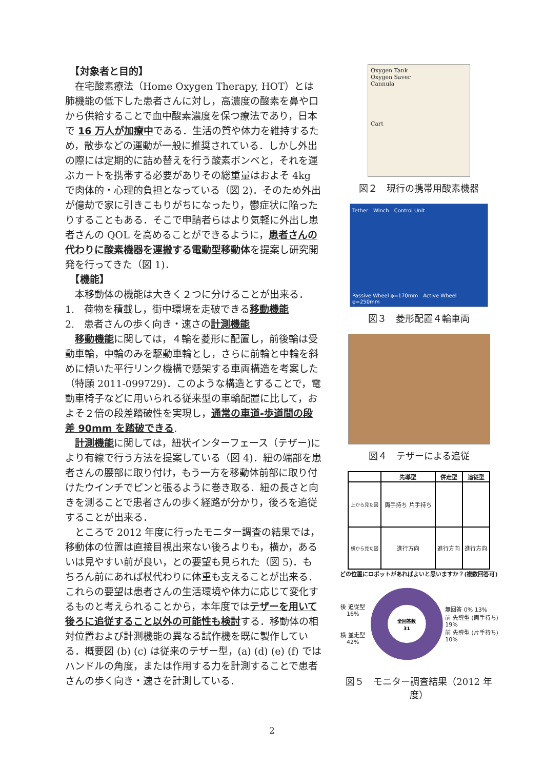【対象者と目的】
　在宅酸素療法（Home Oxygen Therapy, HOT）とは肺機能の低下した患者さんに対し，高濃度の酸素を鼻や口から供給することで血中酸素濃度を保つ療法であり，日本で 16 万人が加療中である．生活の質や体力を維持するため，散歩などの運動が一般に推奨されている．しかし外出の際には定期的に詰め替えを行う酸素ボンベと，それを運ぶカートを携帯する必要がありその総重量はおよそ 4kg で肉体的・心理的負担となっている（図 2)．そのため外出が億劫で家に引きこもりがちになったり，鬱症状に陥ったりすることもある．そこで申請者らはより気軽に外出し患者さんの QOL を高めることができるように，患者さんの代わりに酸素機器を運搬する電動型移動体を提案し研究開発を行ってきた（図 1)．
　【機能】
　本移動体の機能は大きく２つに分けることが出来る．
1.　荷物を積載し，街中環境を走破できる移動機能
2.　患者さんの歩く向き・速さの計測機能
　移動機能に関しては，４輪を菱形に配置し，前後輪は受動車輪，中輪のみを駆動車輪とし，さらに前輪と中輪を斜めに傾いた平行リンク機構で懸架する車両構造を考案した（特願 2011-099729)．このような構造とすることで，電動車椅子などに用いられる従来型の車輪配置に比して，およそ２倍の段差踏破性を実現し，通常の車道-歩道間の段差 90mm を踏破できる.
　計測機能に関しては，紐状インターフェース（テザー)により有線で行う方法を提案している（図 4)．紐の端部を患者さんの腰部に取り付け，もう一方を移動体前部に取り付けたウインチでピンと張るように巻き取る．紐の長さと向きを測ることで患者さんの歩く経路が分かり，後ろを追従することが出来る．
　ところで 2012 年度に行ったモニター調査の結果では，移動体の位置は直接目視出来ない後ろよりも，横か，あるいは見やすい前が良い，との要望も見られた（図 5)．もちろん前にあれば杖代わりに体重も支えることが出来る．これらの要望は患者さんの生活環境や体力に応じて変化するものと考えられることから，本年度ではテザーを用いて後ろに追従すること以外の可能性も検討する．移動体の相対位置および計測機能の異なる試作機を既に製作している．概要図 (b) (c) は従来のテザー型，(a) (d) (e) (f) ではハンドルの角度，または作用する力を計測することで患者さんの歩く向き・速さを計測している．
Oxygen Tank
Oxygen Saver
Cannula
Cart
図２　現行の携帯用酸素機器
Tether　Winch　Control Unit
Passive Wheel φ=170mm　Active Wheel φ=250mm
図３　菱形配置４輪車両
図４　テザーによる追従
| | 先導型 | 併走型 | 追従型 |
| --- | --- | --- | --- |
| 上から見た図 | 両手持ち 片手持ち | | |
| 横から見た図 | 進行方向 | 進行方向 | 進行方向 |
どの位置にロボットがあればよいと思いますか？(複数回答可)
後 追従型 16%
横 並走型 42%
全回答数
31
無回答 0% 13%
前 先導型 (両手持ち) 19%
前 先導型 (片手持ち) 10%
図５　モニター調査結果（2012 年度）
2